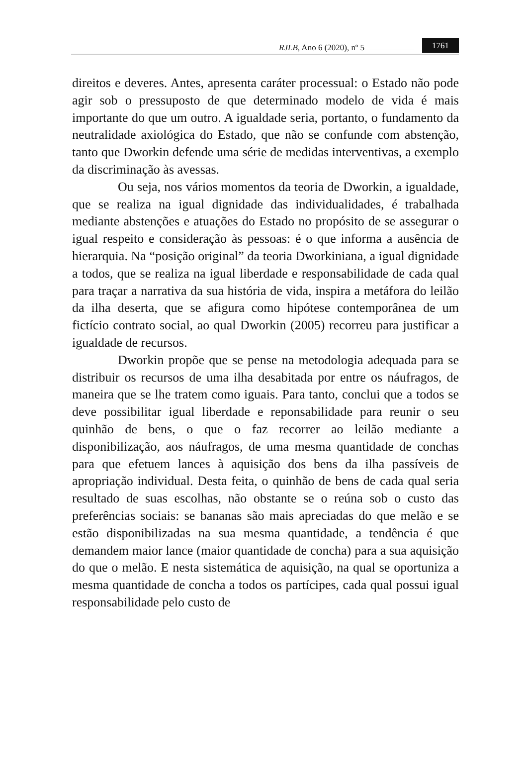RJLB, Ano 6 (2020), nº 5 1761
direitos e deveres. Antes, apresenta caráter processual: o Estado não pode agir sob o pressuposto de que determinado modelo de vida é mais importante do que um outro. A igualdade seria, portanto, o fundamento da neutralidade axiológica do Estado, que não se confunde com abstenção, tanto que Dworkin defende uma série de medidas interventivas, a exemplo da discriminação às avessas.
Ou seja, nos vários momentos da teoria de Dworkin, a igualdade, que se realiza na igual dignidade das individualidades, é trabalhada mediante abstenções e atuações do Estado no propósito de se assegurar o igual respeito e consideração às pessoas: é o que informa a ausência de hierarquia. Na “posição original” da teoria Dworkiniana, a igual dignidade a todos, que se realiza na igual liberdade e responsabilidade de cada qual para traçar a narrativa da sua história de vida, inspira a metáfora do leilão da ilha deserta, que se afigura como hipótese contemporânea de um fictício contrato social, ao qual Dworkin (2005) recorreu para justificar a igualdade de recursos.
Dworkin propõe que se pense na metodologia adequada para se distribuir os recursos de uma ilha desabitada por entre os náufragos, de maneira que se lhe tratem como iguais. Para tanto, conclui que a todos se deve possibilitar igual liberdade e reponsabilidade para reunir o seu quinhão de bens, o que o faz recorrer ao leilão mediante a disponibilização, aos náufragos, de uma mesma quantidade de conchas para que efetuem lances à aquisição dos bens da ilha passíveis de apropriação individual. Desta feita, o quinhão de bens de cada qual seria resultado de suas escolhas, não obstante se o reúna sob o custo das preferências sociais: se bananas são mais apreciadas do que melão e se estão disponibilizadas na sua mesma quantidade, a tendência é que demandem maior lance (maior quantidade de concha) para a sua aquisição do que o melão. E nesta sistemática de aquisição, na qual se oportuniza a mesma quantidade de concha a todos os partícipes, cada qual possui igual responsabilidade pelo custo de